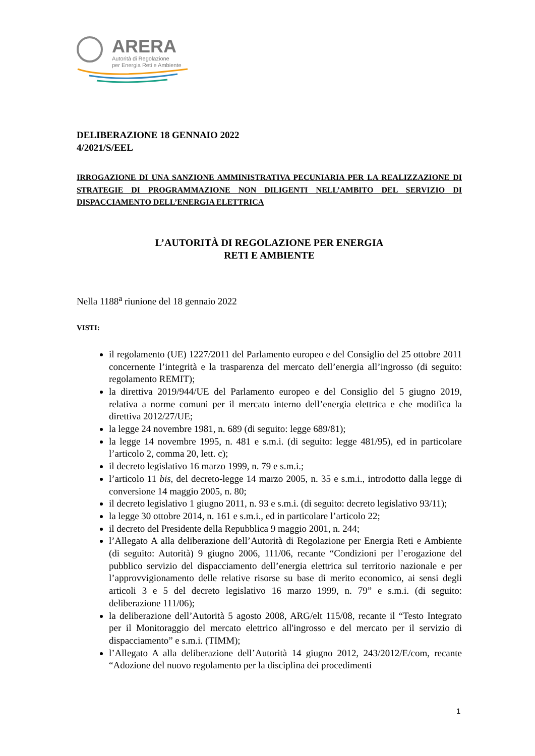ARERA
Autorità di Regolazione
per Energia Reti e Ambiente
DELIBERAZIONE 18 GENNAIO 2022
4/2021/S/EEL
IRROGAZIONE DI UNA SANZIONE AMMINISTRATIVA PECUNIARIA PER LA REALIZZAZIONE DI STRATEGIE DI PROGRAMMAZIONE NON DILIGENTI NELL’AMBITO DEL SERVIZIO DI DISPACCIAMENTO DELL’ENERGIA ELETTRICA
L’AUTORITÀ DI REGOLAZIONE PER ENERGIA
RETI E AMBIENTE
Nella 1188<sup>a</sup> riunione del 18 gennaio 2022
VISTI:
il regolamento (UE) 1227/2011 del Parlamento europeo e del Consiglio del 25 ottobre 2011 concernente l’integrità e la trasparenza del mercato dell’energia all’ingrosso (di seguito: regolamento REMIT);
la direttiva 2019/944/UE del Parlamento europeo e del Consiglio del 5 giugno 2019, relativa a norme comuni per il mercato interno dell’energia elettrica e che modifica la direttiva 2012/27/UE;
la legge 24 novembre 1981, n. 689 (di seguito: legge 689/81);
la legge 14 novembre 1995, n. 481 e s.m.i. (di seguito: legge 481/95), ed in particolare l’articolo 2, comma 20, lett. c);
il decreto legislativo 16 marzo 1999, n. 79 e s.m.i.;
l’articolo 11 bis, del decreto-legge 14 marzo 2005, n. 35 e s.m.i., introdotto dalla legge di conversione 14 maggio 2005, n. 80;
il decreto legislativo 1 giugno 2011, n. 93 e s.m.i. (di seguito: decreto legislativo 93/11);
la legge 30 ottobre 2014, n. 161 e s.m.i., ed in particolare l’articolo 22;
il decreto del Presidente della Repubblica 9 maggio 2001, n. 244;
l’Allegato A alla deliberazione dell’Autorità di Regolazione per Energia Reti e Ambiente (di seguito: Autorità) 9 giugno 2006, 111/06, recante “Condizioni per l’erogazione del pubblico servizio del dispacciamento dell’energia elettrica sul territorio nazionale e per l’approvvigionamento delle relative risorse su base di merito economico, ai sensi degli articoli 3 e 5 del decreto legislativo 16 marzo 1999, n. 79” e s.m.i. (di seguito: deliberazione 111/06);
la deliberazione dell’Autorità 5 agosto 2008, ARG/elt 115/08, recante il “Testo Integrato per il Monitoraggio del mercato elettrico all'ingrosso e del mercato per il servizio di dispacciamento” e s.m.i. (TIMM);
l’Allegato A alla deliberazione dell’Autorità 14 giugno 2012, 243/2012/E/com, recante “Adozione del nuovo regolamento per la disciplina dei procedimenti
1